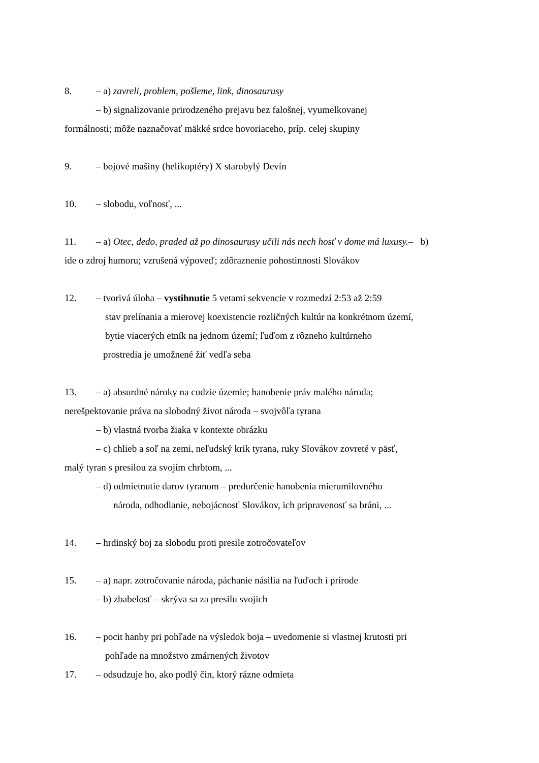8. – a) zavreli, problem, pošleme, link, dinosaurusy
– b) signalizovanie prirodzeného prejavu bez falošnej, vyumelkovanej
formálnosti; môže naznačovať mäkké srdce hovoriaceho, príp. celej skupiny
9. – bojové mašiny (helikoptéry) X starobylý Devín
10. – slobodu, voľnosť, ...
11. – a) Otec, dedo, praded až po dinosaurusy učili nás nech hosť v dome má luxusy.– b)
ide o zdroj humoru; vzrušená výpoveď; zdôraznenie pohostinnosti Slovákov
12. – tvorivá úloha – vystihnutie 5 vetami sekvencie v rozmedzí 2:53 až 2:59
stav prelínania a mierovej koexistencie rozličných kultúr na konkrétnom území,
bytie viacerých etník na jednom území; ľuďom z rôzneho kultúrneho
prostredia je umožnené žiť vedľa seba
13. – a) absurdné nároky na cudzie územie; hanobenie práv malého národa;
nerešpektovanie práva na slobodný život národa – svojvôľa tyrana
– b) vlastná tvorba žiaka v kontexte obrázku
– c) chlieb a soľ na zemi, neľudský krik tyrana, ruky Slovákov zovreté v päsť,
malý tyran s presilou za svojím chrbtom, ...
– d) odmietnutie darov tyranom – predurčenie hanobenia mierumilovného
národa, odhodlanie, nebojácnosť Slovákov, ich pripravenosť sa bráni, ...
14. – hrdinský boj za slobodu proti presile zotročovateľov
15. – a) napr. zotročovanie národa, páchanie násilia na ľuďoch i prírode
– b) zbabelosť – skrýva sa za presilu svojich
16. – pocit hanby pri pohľade na výsledok boja – uvedomenie si vlastnej krutosti pri
pohľade na množstvo zmárnených životov
17. – odsudzuje ho, ako podlý čin, ktorý rázne odmieta